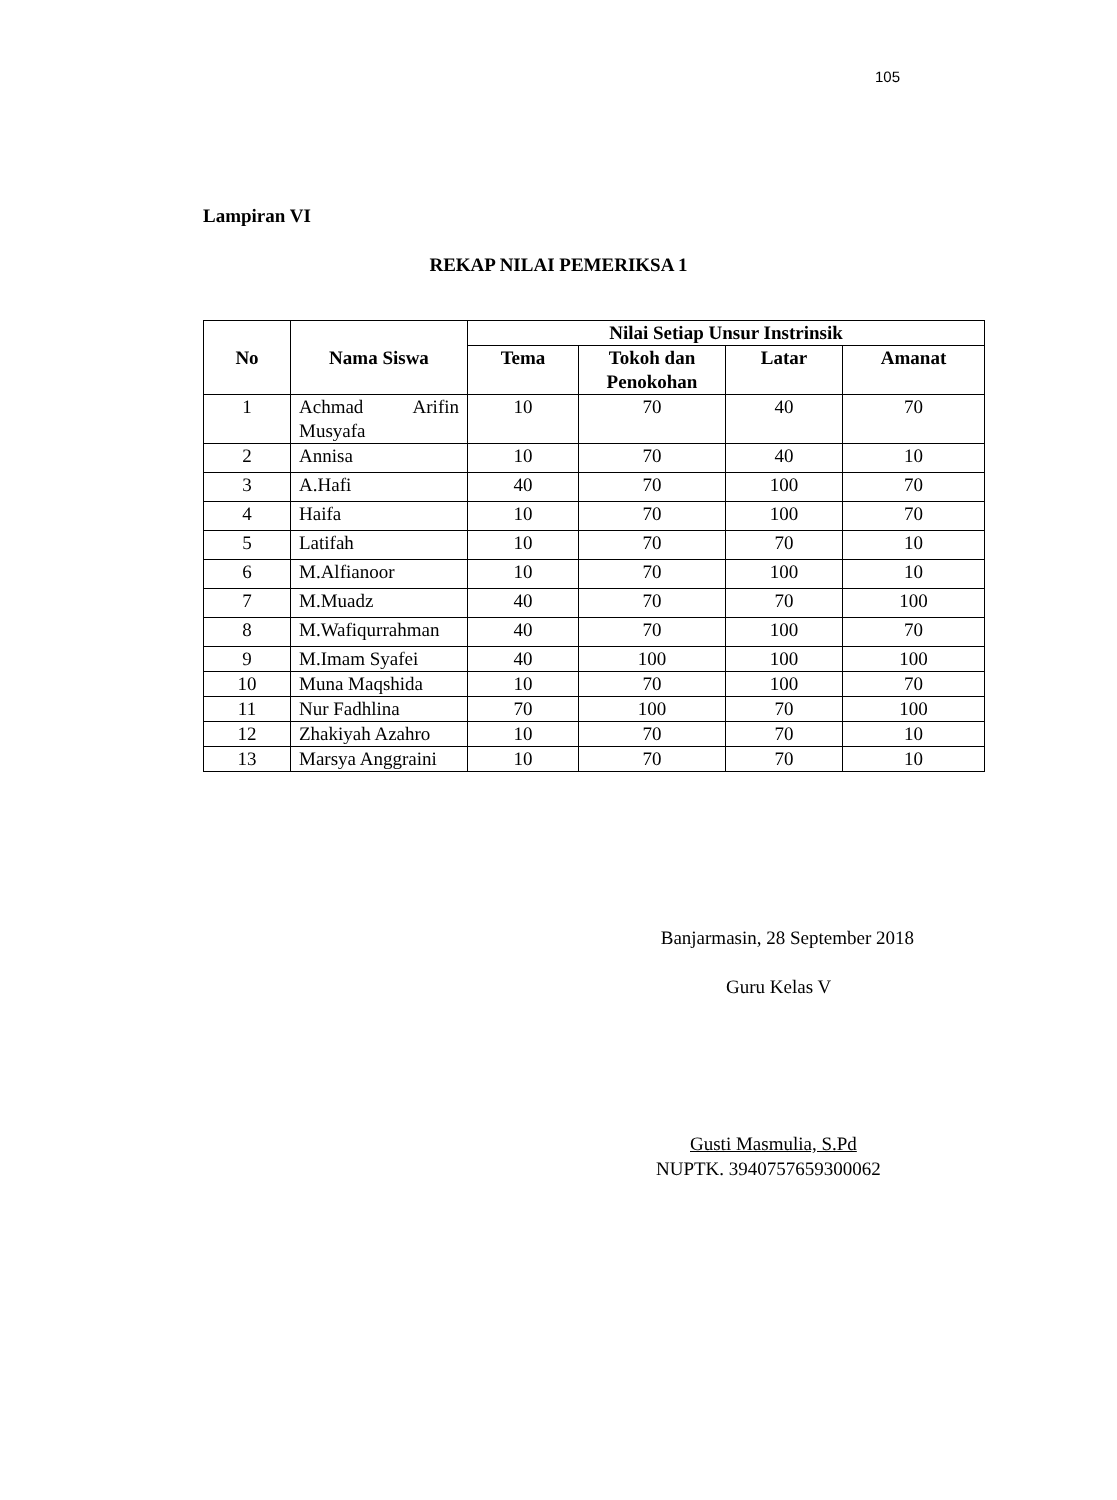105
Lampiran VI
REKAP NILAI PEMERIKSA 1
| No | Nama Siswa | Nilai Setiap Unsur Instrinsik | | | |
| --- | --- | --- | --- | --- | --- |
| | | Tema | Tokoh dan Penokohan | Latar | Amanat |
| 1 | Achmad Arifin Musyafa | 10 | 70 | 40 | 70 |
| 2 | Annisa | 10 | 70 | 40 | 10 |
| 3 | A.Hafi | 40 | 70 | 100 | 70 |
| 4 | Haifa | 10 | 70 | 100 | 70 |
| 5 | Latifah | 10 | 70 | 70 | 10 |
| 6 | M.Alfianoor | 10 | 70 | 100 | 10 |
| 7 | M.Muadz | 40 | 70 | 70 | 100 |
| 8 | M.Wafiqurrahman | 40 | 70 | 100 | 70 |
| 9 | M.Imam Syafei | 40 | 100 | 100 | 100 |
| 10 | Muna Maqshida | 10 | 70 | 100 | 70 |
| 11 | Nur Fadhlina | 70 | 100 | 70 | 100 |
| 12 | Zhakiyah Azahro | 10 | 70 | 70 | 10 |
| 13 | Marsya Anggraini | 10 | 70 | 70 | 10 |
Banjarmasin, 28 September 2018
Guru Kelas V
Gusti Masmulia, S.Pd
NUPTK. 3940757659300062